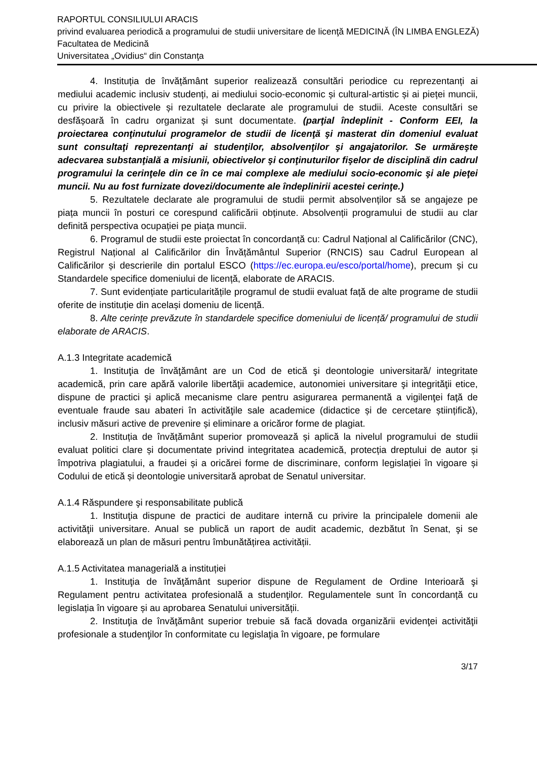RAPORTUL CONSILIULUI ARACIS
privind evaluarea periodică a programului de studii universitare de licenţă MEDICINĂ (ÎN LIMBA ENGLEZĂ)
Facultatea de Medicină
Universitatea „Ovidius“ din Constanţa
4. Instituția de învățământ superior realizează consultări periodice cu reprezentanți ai mediului academic inclusiv studenți, ai mediului socio-economic și cultural-artistic și ai pieței muncii, cu privire la obiectivele și rezultatele declarate ale programului de studii. Aceste consultări se desfășoară în cadru organizat și sunt documentate. (parţial îndeplinit - Conform EEI, la proiectarea conţinutului programelor de studii de licenţă şi masterat din domeniul evaluat sunt consultaţi reprezentanţi ai studenţilor, absolvenţilor şi angajatorilor. Se urmăreşte adecvarea substanţială a misiunii, obiectivelor şi conţinuturilor fişelor de disciplină din cadrul programului la cerinţele din ce în ce mai complexe ale mediului socio-economic şi ale pieţei muncii. Nu au fost furnizate dovezi/documente ale îndeplinirii acestei cerinţe.)
5. Rezultatele declarate ale programului de studii permit absolvenților să se angajeze pe piața muncii în posturi ce corespund calificării obținute. Absolvenții programului de studii au clar definită perspectiva ocupației pe piața muncii.
6. Programul de studii este proiectat în concordanță cu: Cadrul Național al Calificărilor (CNC), Registrul Național al Calificărilor din Învățământul Superior (RNCIS) sau Cadrul European al Calificărilor și descrierile din portalul ESCO (https://ec.europa.eu/esco/portal/home), precum și cu Standardele specifice domeniului de licență, elaborate de ARACIS.
7. Sunt evidențiate particularitățile programul de studii evaluat față de alte programe de studii oferite de instituție din același domeniu de licență.
8. Alte cerințe prevăzute în standardele specifice domeniului de licență/ programului de studii elaborate de ARACIS.
A.1.3 Integritate academică
1. Instituţia de învăţământ are un Cod de etică şi deontologie universitară/ integritate academică, prin care apără valorile libertăţii academice, autonomiei universitare şi integrităţii etice, dispune de practici şi aplică mecanisme clare pentru asigurarea permanentă a vigilenţei faţă de eventuale fraude sau abateri în activităţile sale academice (didactice și de cercetare științifică), inclusiv măsuri active de prevenire și eliminare a oricăror forme de plagiat.
2. Instituția de învățământ superior promovează și aplică la nivelul programului de studii evaluat politici clare și documentate privind integritatea academică, protecția dreptului de autor și împotriva plagiatului, a fraudei și a oricărei forme de discriminare, conform legislației în vigoare și Codului de etică și deontologie universitară aprobat de Senatul universitar.
A.1.4 Răspundere şi responsabilitate publică
1. Instituţia dispune de practici de auditare internă cu privire la principalele domenii ale activităţii universitare. Anual se publică un raport de audit academic, dezbătut în Senat, şi se elaborează un plan de măsuri pentru îmbunătățirea activității.
A.1.5 Activitatea managerială a instituției
1. Instituţia de învăţământ superior dispune de Regulament de Ordine Interioară şi Regulament pentru activitatea profesională a studenţilor. Regulamentele sunt în concordanță cu legislația în vigoare și au aprobarea Senatului universității.
2. Instituţia de învăţământ superior trebuie să facă dovada organizării evidenţei activităţii profesionale a studenţilor în conformitate cu legislaţia în vigoare, pe formulare
3/17